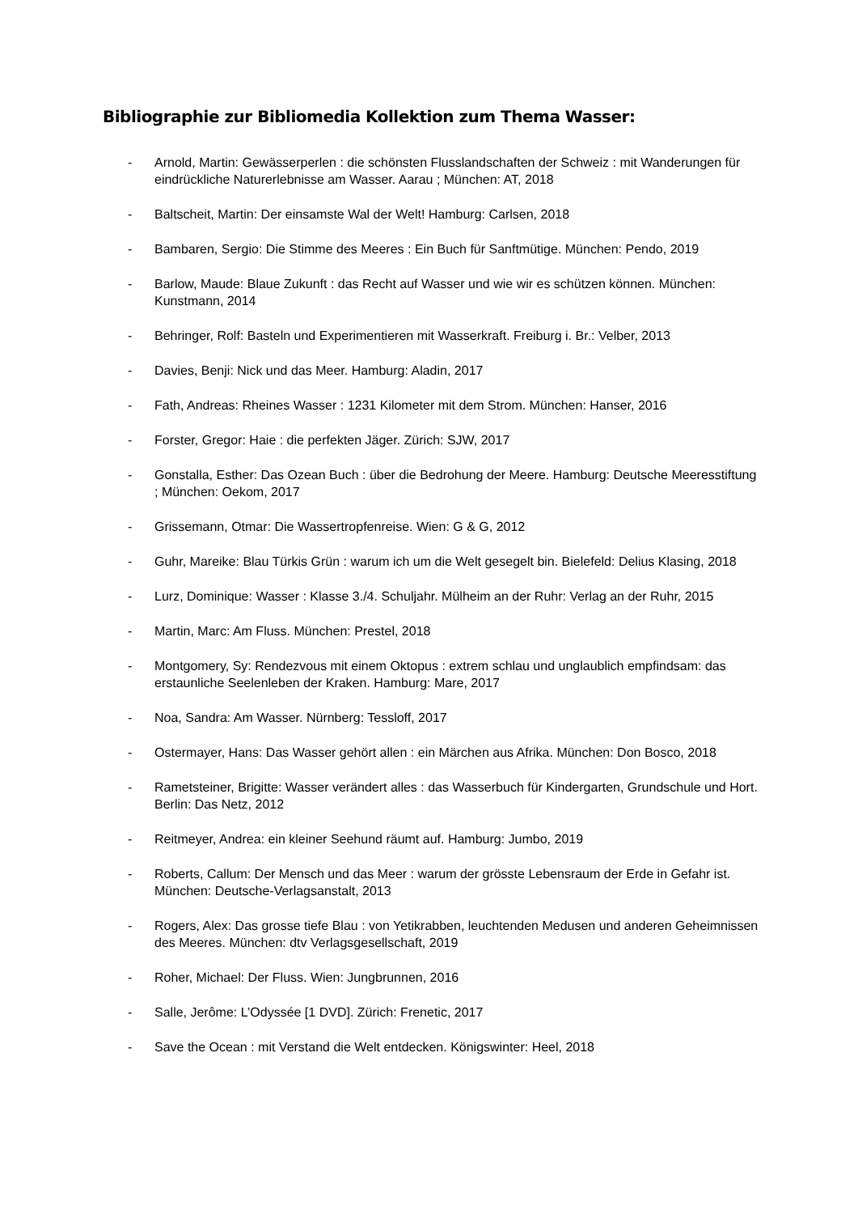Bibliographie zur Bibliomedia Kollektion zum Thema Wasser:
- Arnold, Martin: Gewässerperlen : die schönsten Flusslandschaften der Schweiz : mit Wanderungen für eindrückliche Naturerlebnisse am Wasser. Aarau ; München: AT, 2018
- Baltscheit, Martin: Der einsamste Wal der Welt! Hamburg: Carlsen, 2018
- Bambaren, Sergio: Die Stimme des Meeres : Ein Buch für Sanftmütige. München: Pendo, 2019
- Barlow, Maude: Blaue Zukunft : das Recht auf Wasser und wie wir es schützen können. München: Kunstmann, 2014
- Behringer, Rolf: Basteln und Experimentieren mit Wasserkraft. Freiburg i. Br.: Velber, 2013
- Davies, Benji: Nick und das Meer. Hamburg: Aladin, 2017
- Fath, Andreas: Rheines Wasser : 1231 Kilometer mit dem Strom. München: Hanser, 2016
- Forster, Gregor: Haie : die perfekten Jäger. Zürich: SJW, 2017
- Gonstalla, Esther: Das Ozean Buch : über die Bedrohung der Meere. Hamburg: Deutsche Meeresstiftung ; München: Oekom, 2017
- Grissemann, Otmar: Die Wassertropfenreise. Wien: G & G, 2012
- Guhr, Mareike: Blau Türkis Grün : warum ich um die Welt gesegelt bin. Bielefeld: Delius Klasing, 2018
- Lurz, Dominique: Wasser : Klasse 3./4. Schuljahr. Mülheim an der Ruhr: Verlag an der Ruhr, 2015
- Martin, Marc: Am Fluss. München: Prestel, 2018
- Montgomery, Sy: Rendezvous mit einem Oktopus : extrem schlau und unglaublich empfindsam: das erstaunliche Seelenleben der Kraken. Hamburg: Mare, 2017
- Noa, Sandra: Am Wasser. Nürnberg: Tessloff, 2017
- Ostermayer, Hans: Das Wasser gehört allen : ein Märchen aus Afrika. München: Don Bosco, 2018
- Rametsteiner, Brigitte: Wasser verändert alles : das Wasserbuch für Kindergarten, Grundschule und Hort. Berlin: Das Netz, 2012
- Reitmeyer, Andrea: ein kleiner Seehund räumt auf. Hamburg: Jumbo, 2019
- Roberts, Callum: Der Mensch und das Meer : warum der grösste Lebensraum der Erde in Gefahr ist. München: Deutsche-Verlagsanstalt, 2013
- Rogers, Alex: Das grosse tiefe Blau : von Yetikrabben, leuchtenden Medusen und anderen Geheimnissen des Meeres. München: dtv Verlagsgesellschaft, 2019
- Roher, Michael: Der Fluss. Wien: Jungbrunnen, 2016
- Salle, Jerôme: L’Odyssée [1 DVD]. Zürich: Frenetic, 2017
- Save the Ocean : mit Verstand die Welt entdecken. Königswinter: Heel, 2018